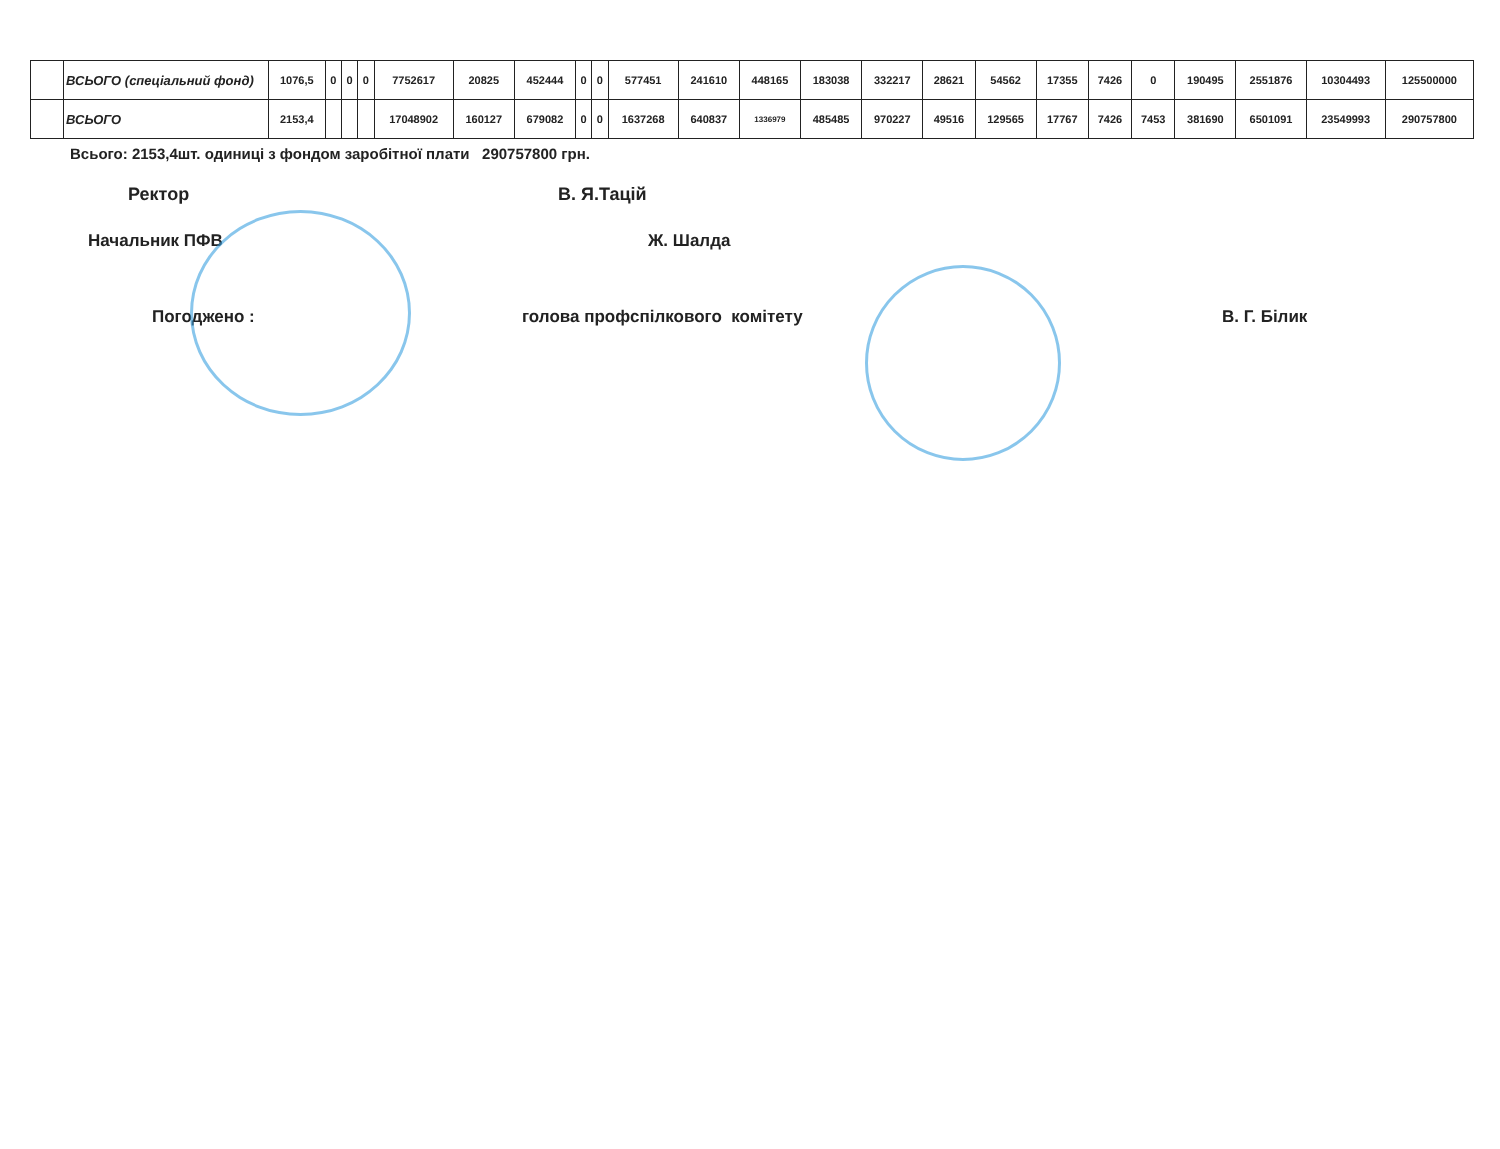| | ВСЬОГО (спеціальний фонд) | 1076,5 | 0 | 0 | 0 | 7752617 | 20825 | 452444 | 0 | 0 | 577451 | 241610 | 448165 | 183038 | 332217 | 28621 | 54562 | 17355 | 7426 | 0 | 190495 | 2551876 | 10304493 | 125500000 |
| | ВСЬОГО | 2153,4 | | | | 17048902 | 160127 | 679082 | 0 | 0 | 1637268 | 640837 | 1336979 | 485485 | 970227 | 49516 | 129565 | 17767 | 7426 | 7453 | 381690 | 6501091 | 23549993 | 290757800 |
Всього: 2153,4шт. одиниці з фондом заробітної плати 290757800 грн.
Ректор В. Я.Тацій
Начальник ПФВ Ж. Шалда
Погоджено : голова профспілкового комітету В. Г. Білик